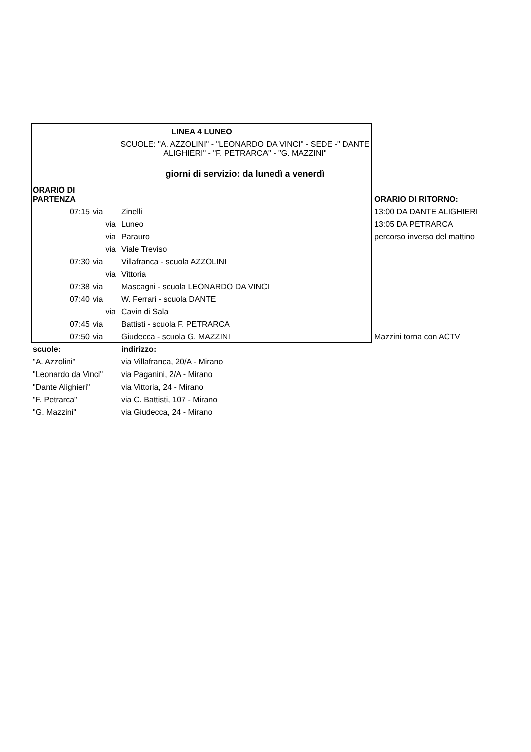| LINEA 4 LUNEO | | | |
| | | SCUOLE: "A. AZZOLINI" - "LEONARDO DA VINCI" - SEDE -" DANTE ALIGHIERI" - "F. PETRARCA" - "G. MAZZINI" | |
| | | giorni di servizio: da lunedì a venerdì | |
| ORARIO DI PARTENZA | | | ORARIO DI RITORNO: |
| 07:15 | via | Zinelli | 13:00 DA DANTE ALIGHIERI |
| | via | Luneo | 13:05 DA PETRARCA |
| | via | Parauro | percorso inverso del mattino |
| | via | Viale Treviso | |
| 07:30 | via | Villafranca - scuola AZZOLINI | |
| | via | Vittoria | |
| 07:38 | via | Mascagni - scuola LEONARDO DA VINCI | |
| 07:40 | via | W. Ferrari - scuola DANTE | |
| | via | Cavin di Sala | |
| 07:45 | via | Battisti - scuola F. PETRARCA | |
| 07:50 | via | Giudecca - scuola G. MAZZINI | Mazzini torna con ACTV |
| scuole: | | indirizzo: | |
| "A. Azzolini" | | via Villafranca, 20/A - Mirano | |
| "Leonardo da Vinci" | | via Paganini, 2/A - Mirano | |
| "Dante Alighieri" | | via Vittoria, 24 - Mirano | |
| "F. Petrarca" | | via C. Battisti, 107 - Mirano | |
| "G. Mazzini" | | via Giudecca, 24 - Mirano | |